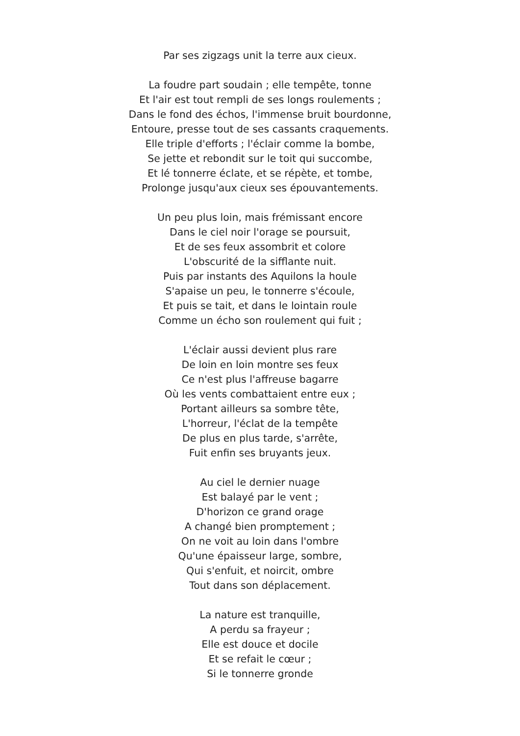Par ses zigzags unit la terre aux cieux.
La foudre part soudain ; elle tempête, tonne
Et l'air est tout rempli de ses longs roulements ;
Dans le fond des échos, l'immense bruit bourdonne,
Entoure, presse tout de ses cassants craquements.
Elle triple d'efforts ; l'éclair comme la bombe,
Se jette et rebondit sur le toit qui succombe,
Et lé tonnerre éclate, et se répète, et tombe,
Prolonge jusqu'aux cieux ses épouvantements.
Un peu plus loin, mais frémissant encore
Dans le ciel noir l'orage se poursuit,
Et de ses feux assombrit et colore
L'obscurité de la sifflante nuit.
Puis par instants des Aquilons la houle
S'apaise un peu, le tonnerre s'écoule,
Et puis se tait, et dans le lointain roule
Comme un écho son roulement qui fuit ;
L'éclair aussi devient plus rare
De loin en loin montre ses feux
Ce n'est plus l'affreuse bagarre
Où les vents combattaient entre eux ;
Portant ailleurs sa sombre tête,
L'horreur, l'éclat de la tempête
De plus en plus tarde, s'arrête,
Fuit enfin ses bruyants jeux.
Au ciel le dernier nuage
Est balayé par le vent ;
D'horizon ce grand orage
A changé bien promptement ;
On ne voit au loin dans l'ombre
Qu'une épaisseur large, sombre,
Qui s'enfuit, et noircit, ombre
Tout dans son déplacement.
La nature est tranquille,
A perdu sa frayeur ;
Elle est douce et docile
Et se refait le cœur ;
Si le tonnerre gronde